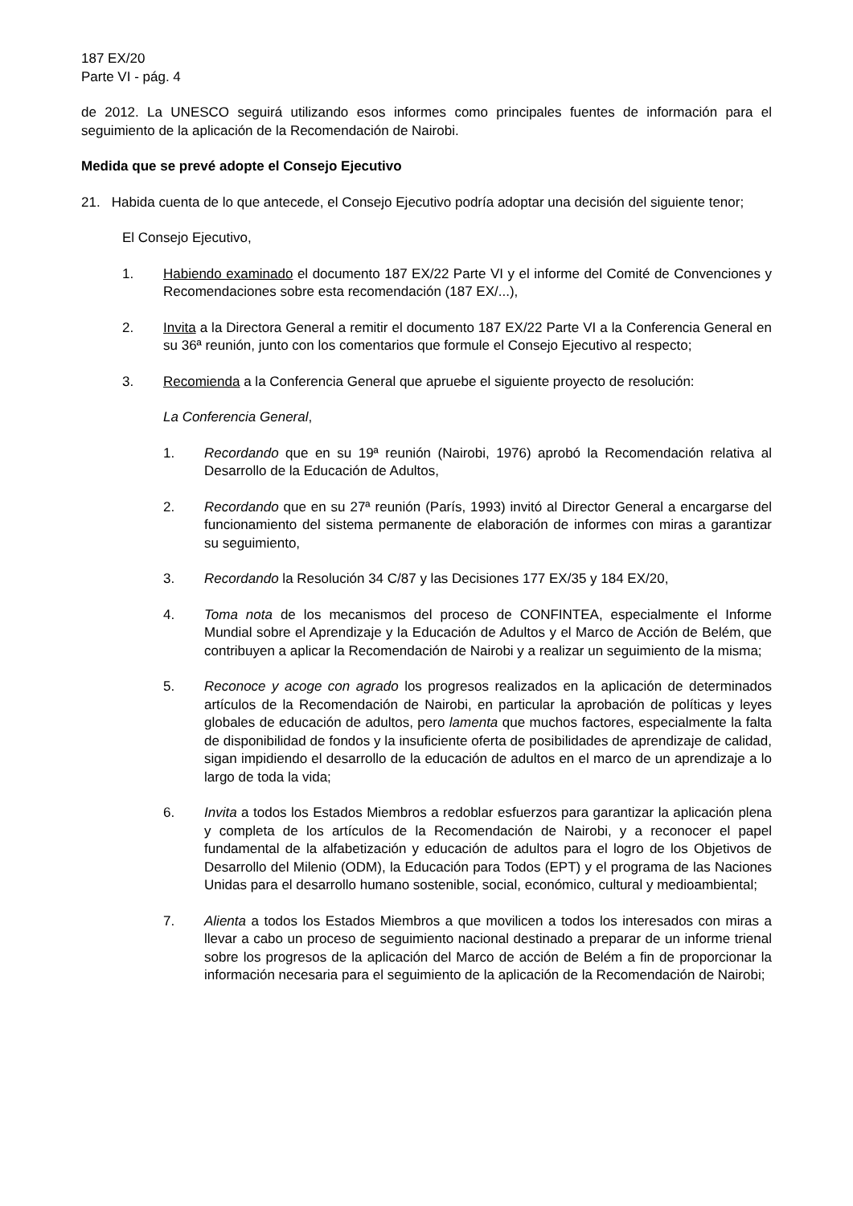187 EX/20
Parte VI - pág. 4
de 2012. La UNESCO seguirá utilizando esos informes como principales fuentes de información para el seguimiento de la aplicación de la Recomendación de Nairobi.
Medida que se prevé adopte el Consejo Ejecutivo
21. Habida cuenta de lo que antecede, el Consejo Ejecutivo podría adoptar una decisión del siguiente tenor;
El Consejo Ejecutivo,
1. Habiendo examinado el documento 187 EX/22 Parte VI y el informe del Comité de Convenciones y Recomendaciones sobre esta recomendación (187 EX/...),
2. Invita a la Directora General a remitir el documento 187 EX/22 Parte VI a la Conferencia General en su 36ª reunión, junto con los comentarios que formule el Consejo Ejecutivo al respecto;
3. Recomienda a la Conferencia General que apruebe el siguiente proyecto de resolución:
La Conferencia General,
1. Recordando que en su 19ª reunión (Nairobi, 1976) aprobó la Recomendación relativa al Desarrollo de la Educación de Adultos,
2. Recordando que en su 27ª reunión (París, 1993) invitó al Director General a encargarse del funcionamiento del sistema permanente de elaboración de informes con miras a garantizar su seguimiento,
3. Recordando la Resolución 34 C/87 y las Decisiones 177 EX/35 y 184 EX/20,
4. Toma nota de los mecanismos del proceso de CONFINTEA, especialmente el Informe Mundial sobre el Aprendizaje y la Educación de Adultos y el Marco de Acción de Belém, que contribuyen a aplicar la Recomendación de Nairobi y a realizar un seguimiento de la misma;
5. Reconoce y acoge con agrado los progresos realizados en la aplicación de determinados artículos de la Recomendación de Nairobi, en particular la aprobación de políticas y leyes globales de educación de adultos, pero lamenta que muchos factores, especialmente la falta de disponibilidad de fondos y la insuficiente oferta de posibilidades de aprendizaje de calidad, sigan impidiendo el desarrollo de la educación de adultos en el marco de un aprendizaje a lo largo de toda la vida;
6. Invita a todos los Estados Miembros a redoblar esfuerzos para garantizar la aplicación plena y completa de los artículos de la Recomendación de Nairobi, y a reconocer el papel fundamental de la alfabetización y educación de adultos para el logro de los Objetivos de Desarrollo del Milenio (ODM), la Educación para Todos (EPT) y el programa de las Naciones Unidas para el desarrollo humano sostenible, social, económico, cultural y medioambiental;
7. Alienta a todos los Estados Miembros a que movilicen a todos los interesados con miras a llevar a cabo un proceso de seguimiento nacional destinado a preparar de un informe trienal sobre los progresos de la aplicación del Marco de acción de Belém a fin de proporcionar la información necesaria para el seguimiento de la aplicación de la Recomendación de Nairobi;